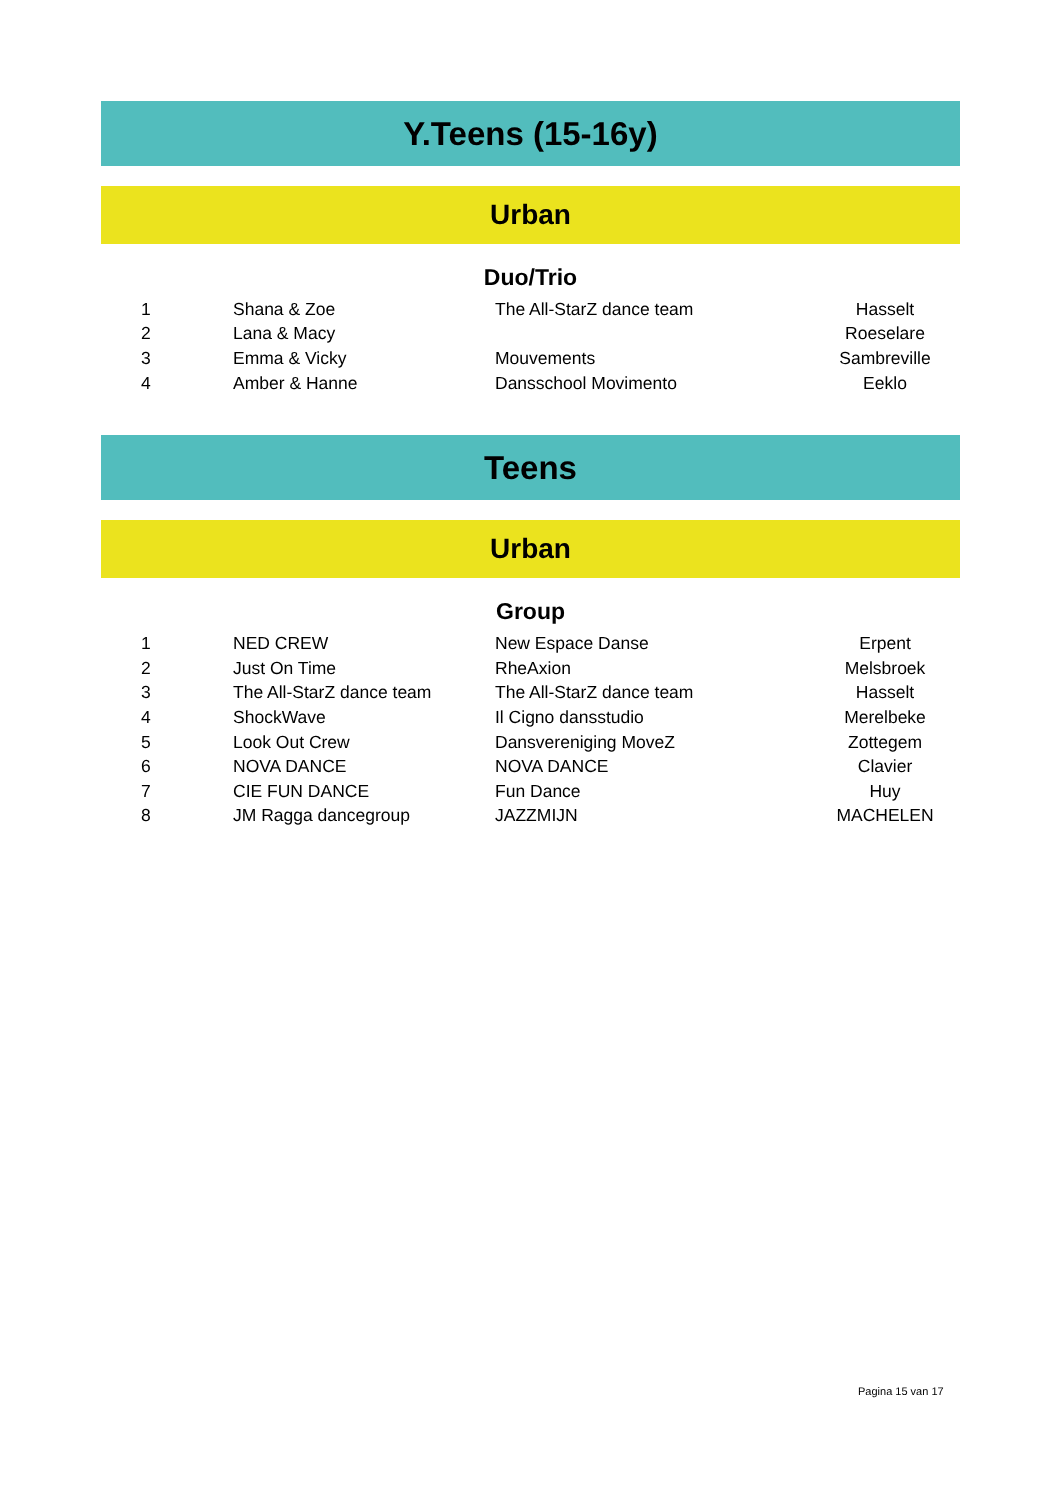Y.Teens (15-16y)
Urban
Duo/Trio
| 1 | Shana & Zoe | The All-StarZ dance team | Hasselt |
| 2 | Lana & Macy | | Roeselare |
| 3 | Emma & Vicky | Mouvements | Sambreville |
| 4 | Amber & Hanne | Dansschool Movimento | Eeklo |
Teens
Urban
Group
| 1 | NED CREW | New Espace Danse | Erpent |
| 2 | Just On Time | RheAxion | Melsbroek |
| 3 | The All-StarZ dance team | The All-StarZ dance team | Hasselt |
| 4 | ShockWave | Il Cigno dansstudio | Merelbeke |
| 5 | Look Out Crew | Dansvereniging MoveZ | Zottegem |
| 6 | NOVA DANCE | NOVA DANCE | Clavier |
| 7 | CIE FUN DANCE | Fun Dance | Huy |
| 8 | JM Ragga dancegroup | JAZZMIJN | MACHELEN |
Pagina 15 van 17